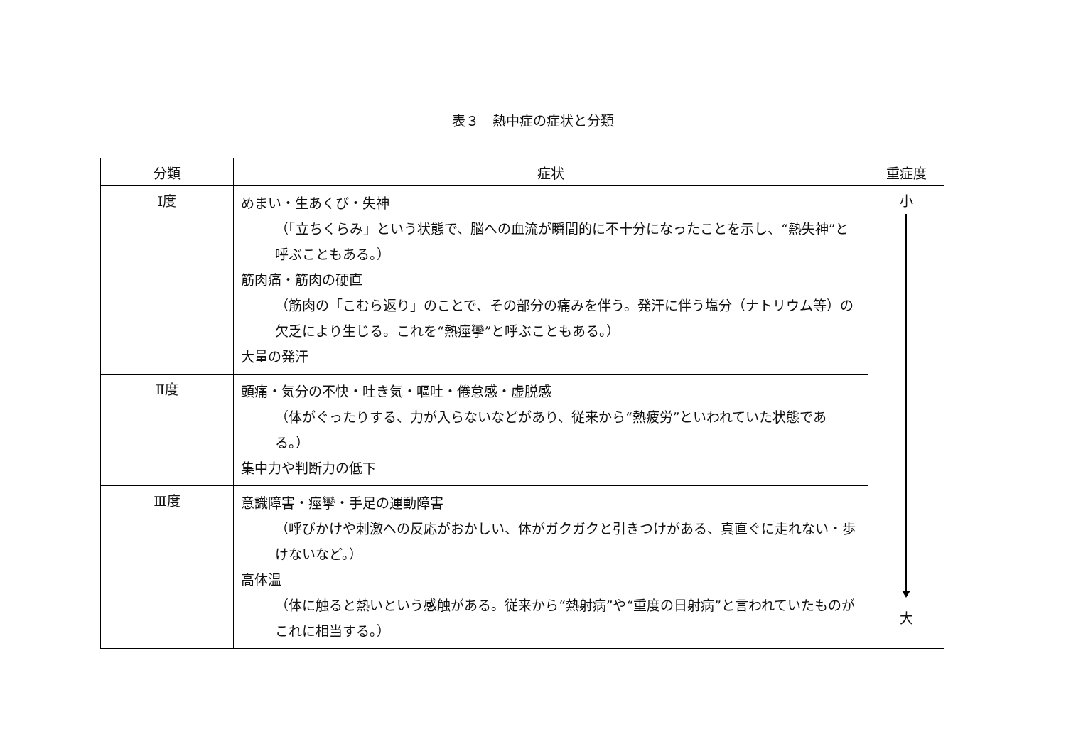表３　熱中症の症状と分類
| 分類 | 症状 | 重症度 |
| --- | --- | --- |
| Ⅰ度 | めまい・生あくび・失神 （「立ちくらみ」という状態で、脳への血流が瞬間的に不十分になったことを示し、“熱失神”と呼ぶこともある。） 筋肉痛・筋肉の硬直 （筋肉の「こむら返り」のことで、その部分の痛みを伴う。発汗に伴う塩分（ナトリウム等）の欠乏により生じる。これを“熱痙攣”と呼ぶこともある。） 大量の発汗 | 小 大 |
| Ⅱ度 | 頭痛・気分の不快・吐き気・嘔吐・倦怠感・虚脱感 （体がぐったりする、力が入らないなどがあり、従来から“熱疲労”といわれていた状態である。） 集中力や判断力の低下 | |
| Ⅲ度 | 意識障害・痙攣・手足の運動障害 （呼びかけや刺激への反応がおかしい、体がガクガクと引きつけがある、真直ぐに走れない・歩けないなど。） 高体温 （体に触ると熱いという感触がある。従来から“熱射病”や“重度の日射病”と言われていたものがこれに相当する。） | |